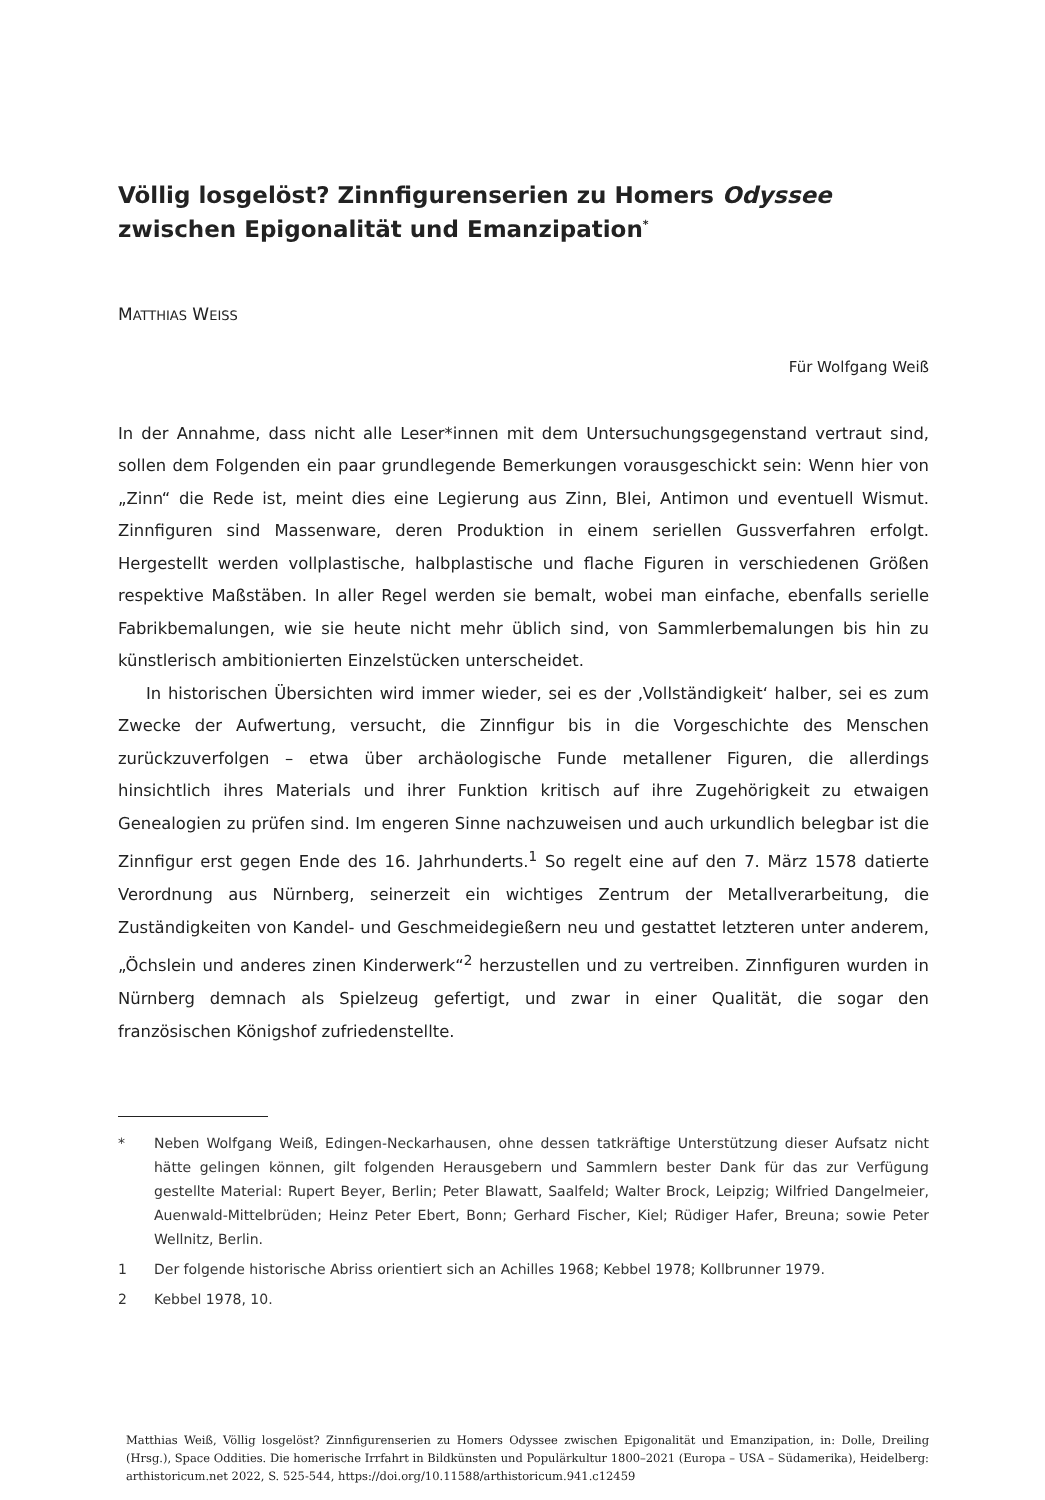Völlig losgelöst? Zinnfigurenserien zu Homers Odyssee
zwischen Epigonalität und Emanzipation<sup>*</sup>
MATTHIAS WEISS
Für Wolfgang Weiß
In der Annahme, dass nicht alle Leser*innen mit dem Untersuchungsgegenstand vertraut sind, sollen dem Folgenden ein paar grundlegende Bemerkungen vorausgeschickt sein: Wenn hier von „Zinn“ die Rede ist, meint dies eine Legierung aus Zinn, Blei, Antimon und eventuell Wismut. Zinnfiguren sind Massenware, deren Produktion in einem seriellen Gussverfahren erfolgt. Hergestellt werden vollplastische, halbplastische und flache Figuren in verschiedenen Größen respektive Maßstäben. In aller Regel werden sie bemalt, wobei man einfache, ebenfalls serielle Fabrikbemalungen, wie sie heute nicht mehr üblich sind, von Sammlerbemalungen bis hin zu künstlerisch ambitionierten Einzelstücken unterscheidet.
In historischen Übersichten wird immer wieder, sei es der ‚Vollständigkeit‘ halber, sei es zum Zwecke der Aufwertung, versucht, die Zinnfigur bis in die Vorgeschichte des Menschen zurückzuverfolgen – etwa über archäologische Funde metallener Figuren, die allerdings hinsichtlich ihres Materials und ihrer Funktion kritisch auf ihre Zugehörigkeit zu etwaigen Genealogien zu prüfen sind. Im engeren Sinne nachzuweisen und auch urkundlich belegbar ist die Zinnfigur erst gegen Ende des 16. Jahrhunderts.<sup>1</sup> So regelt eine auf den 7. März 1578 datierte Verordnung aus Nürnberg, seinerzeit ein wichtiges Zentrum der Metallverarbeitung, die Zuständigkeiten von Kandel- und Geschmeidegießern neu und gestattet letzteren unter anderem, „Öchslein und anderes zinen Kinderwerk“<sup>2</sup> herzustellen und zu vertreiben. Zinnfiguren wurden in Nürnberg demnach als Spielzeug gefertigt, und zwar in einer Qualität, die sogar den französischen Königshof zufriedenstellte.
* Neben Wolfgang Weiß, Edingen-Neckarhausen, ohne dessen tatkräftige Unterstützung dieser Aufsatz nicht hätte gelingen können, gilt folgenden Herausgebern und Sammlern bester Dank für das zur Verfügung gestellte Material: Rupert Beyer, Berlin; Peter Blawatt, Saalfeld; Walter Brock, Leipzig; Wilfried Dangelmeier, Auenwald-Mittelbrüden; Heinz Peter Ebert, Bonn; Gerhard Fischer, Kiel; Rüdiger Hafer, Breuna; sowie Peter Wellnitz, Berlin.
1 Der folgende historische Abriss orientiert sich an Achilles 1968; Kebbel 1978; Kollbrunner 1979.
2 Kebbel 1978, 10.
Matthias Weiß, Völlig losgelöst? Zinnfigurenserien zu Homers Odyssee zwischen Epigonalität und Emanzipation, in: Dolle, Dreiling (Hrsg.), Space Oddities. Die homerische Irrfahrt in Bildkünsten und Populärkultur 1800–2021 (Europa – USA – Südamerika), Heidelberg: arthistoricum.net 2022, S. 525-544, https://doi.org/10.11588/arthistoricum.941.c12459